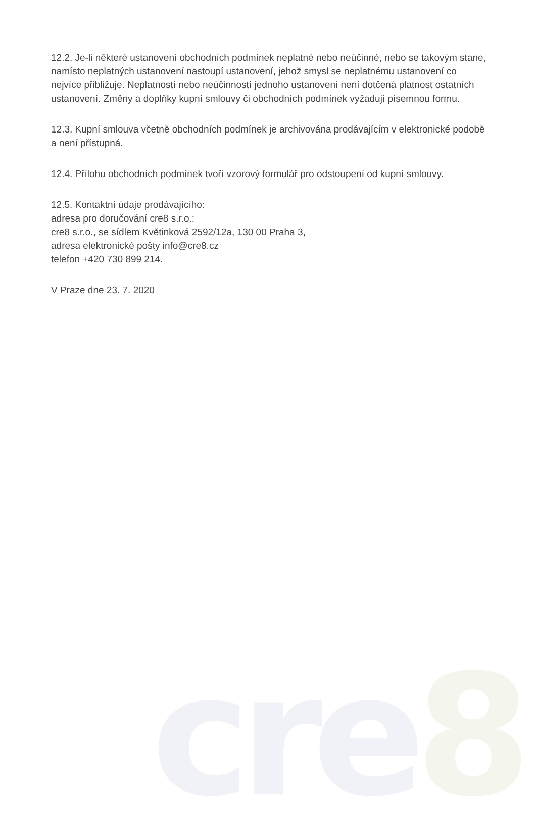cre8
12.2. Je-li některé ustanovení obchodních podmínek neplatné nebo neúčinné, nebo se takovým stane, namísto neplatných ustanovení nastoupí ustanovení, jehož smysl se neplatnému ustanovení co nejvíce přibližuje. Neplatností nebo neúčinností jednoho ustanovení není dotčená platnost ostatních ustanovení. Změny a doplňky kupní smlouvy či obchodních podmínek vyžadují písemnou formu.
12.3. Kupní smlouva včetně obchodních podmínek je archivována prodávajícím v elektronické podobě a není přístupná.
12.4. Přílohu obchodních podmínek tvoří vzorový formulář pro odstoupení od kupní smlouvy.
12.5. Kontaktní údaje prodávajícího:
adresa pro doručování cre8 s.r.o.:
cre8 s.r.o., se sídlem Květinková 2592/12a, 130 00 Praha 3,
adresa elektronické pošty info@cre8.cz
telefon +420 730 899 214.
V Praze dne 23. 7. 2020